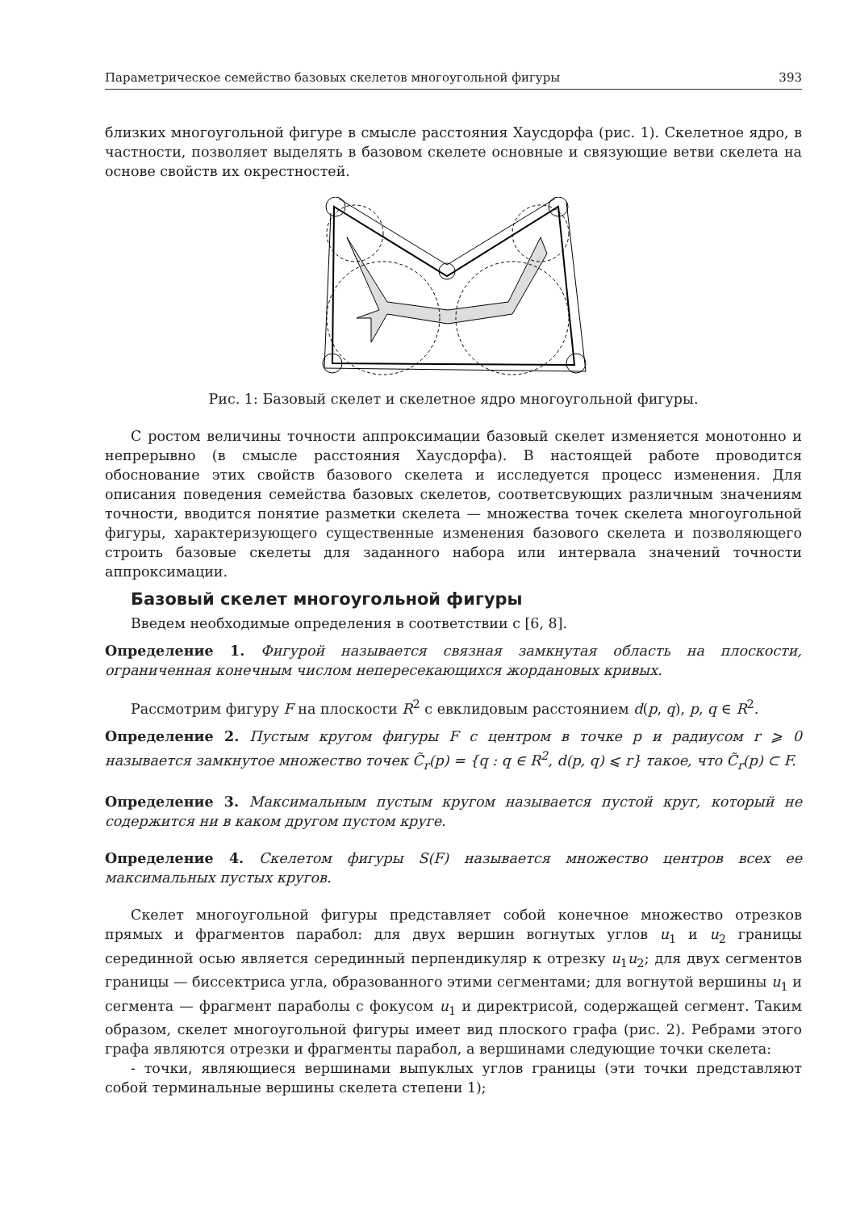Параметрическое семейство базовых скелетов многоугольной фигуры 393
близких многоугольной фигуре в смысле расстояния Хаусдорфа (рис. 1). Скелетное ядро, в частности, позволяет выделять в базовом скелете основные и связующие ветви скелета на основе свойств их окрестностей.
Рис. 1: Базовый скелет и скелетное ядро многоугольной фигуры.
С ростом величины точности аппроксимации базовый скелет изменяется монотонно и непрерывно (в смысле расстояния Хаусдорфа). В настоящей работе проводится обоснование этих свойств базового скелета и исследуется процесс изменения. Для описания поведения семейства базовых скелетов, соответсвующих различным значениям точности, вводится понятие разметки скелета — множества точек скелета многоугольной фигуры, характеризующего существенные изменения базового скелета и позволяющего строить базовые скелеты для заданного набора или интервала значений точности аппроксимации.
Базовый скелет многоугольной фигуры
Введем необходимые определения в соответствии с [6, 8].
Определение 1. Фигурой называется связная замкнутая область на плоскости, ограниченная конечным числом непересекающихся жордановых кривых.
Рассмотрим фигуру F на плоскости R<sup>2</sup> с евклидовым расстоянием d(p, q), p, q ∈ R<sup>2</sup>.
Определение 2. Пустым кругом фигуры F с центром в точке p и радиусом r ⩾ 0 называется замкнутое множество точек C̃<sub>r</sub>(p) = {q : q ∈ R<sup>2</sup>, d(p, q) ⩽ r} такое, что C̃<sub>r</sub>(p) ⊂ F.
Определение 3. Максимальным пустым кругом называется пустой круг, который не содержится ни в каком другом пустом круге.
Определение 4. Скелетом фигуры S(F) называется множество центров всех ее максимальных пустых кругов.
Скелет многоугольной фигуры представляет собой конечное множество отрезков прямых и фрагментов парабол: для двух вершин вогнутых углов u<sub>1</sub> и u<sub>2</sub> границы серединной осью является серединный перпендикуляр к отрезку u<sub>1</sub>u<sub>2</sub>; для двух сегментов границы — биссектриса угла, образованного этими сегментами; для вогнутой вершины u<sub>1</sub> и сегмента — фрагмент параболы с фокусом u<sub>1</sub> и директрисой, содержащей сегмент. Таким образом, скелет многоугольной фигуры имеет вид плоского графа (рис. 2). Ребрами этого графа являются отрезки и фрагменты парабол, а вершинами следующие точки скелета:
- точки, являющиеся вершинами выпуклых углов границы (эти точки представляют собой терминальные вершины скелета степени 1);